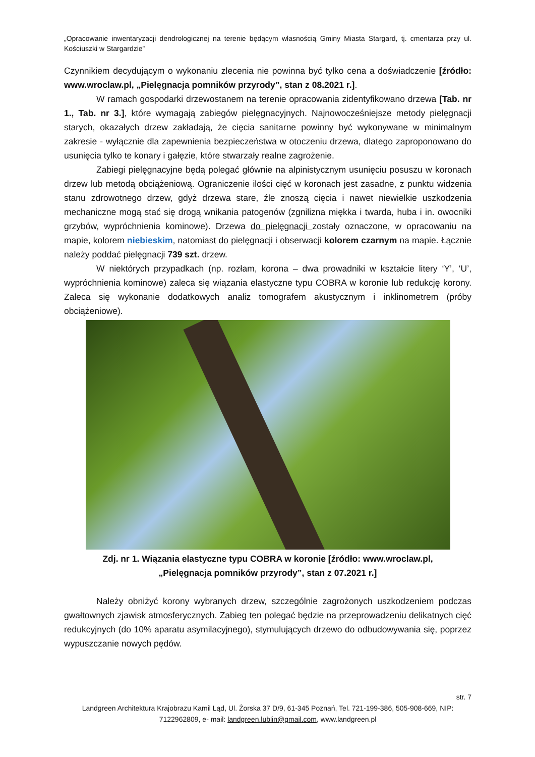„Opracowanie inwentaryzacji dendrologicznej na terenie będącym własnością Gminy Miasta Stargard, tj. cmentarza przy ul. Kościuszki w Stargardzie”
Czynnikiem decydującym o wykonaniu zlecenia nie powinna być tylko cena a doświadczenie [źródło: www.wroclaw.pl, „Pielęgnacja pomników przyrody”, stan z 08.2021 r.].
W ramach gospodarki drzewostanem na terenie opracowania zidentyfikowano drzewa [Tab. nr 1., Tab. nr 3.], które wymagają zabiegów pielęgnacyjnych. Najnowocześniejsze metody pielęgnacji starych, okazałych drzew zakładają, że cięcia sanitarne powinny być wykonywane w minimalnym zakresie - wyłącznie dla zapewnienia bezpieczeństwa w otoczeniu drzewa, dlatego zaproponowano do usunięcia tylko te konary i gałęzie, które stwarzały realne zagrożenie.
Zabiegi pielęgnacyjne będą polegać głównie na alpinistycznym usunięciu posuszu w koronach drzew lub metodą obciążeniową. Ograniczenie ilości cięć w koronach jest zasadne, z punktu widzenia stanu zdrowotnego drzew, gdyż drzewa stare, źle znoszą cięcia i nawet niewielkie uszkodzenia mechaniczne mogą stać się drogą wnikania patogenów (zgnilizna miękka i twarda, huba i in. owocniki grzybów, wypróchnienia kominowe). Drzewa do pielęgnacji zostały oznaczone, w opracowaniu na mapie, kolorem niebieskim, natomiast do pielęgnacji i obserwacji kolorem czarnym na mapie. Łącznie należy poddać pielęgnacji 739 szt. drzew.
W niektórych przypadkach (np. rozłam, korona – dwa prowadniki w kształcie litery ‘Y’, ‘U’, wypróchnienia kominowe) zaleca się wiązania elastyczne typu COBRA w koronie lub redukcję korony. Zaleca się wykonanie dodatkowych analiz tomografem akustycznym i inklinometrem (próby obciążeniowe).
Zdj. nr 1. Wiązania elastyczne typu COBRA w koronie [źródło: www.wroclaw.pl,
„Pielęgnacja pomników przyrody”, stan z 07.2021 r.]
Należy obniżyć korony wybranych drzew, szczególnie zagrożonych uszkodzeniem podczas gwałtownych zjawisk atmosferycznych. Zabieg ten polegać będzie na przeprowadzeniu delikatnych cięć redukcyjnych (do 10% aparatu asymilacyjnego), stymulujących drzewo do odbudowywania się, poprzez wypuszczanie nowych pędów.
str. 7
Landgreen Architektura Krajobrazu Kamil Ląd, Ul. Żorska 37 D/9, 61-345 Poznań, Tel. 721-199-386, 505-908-669, NIP: 7122962809, e- mail: landgreen.lublin@gmail.com, www.landgreen.pl